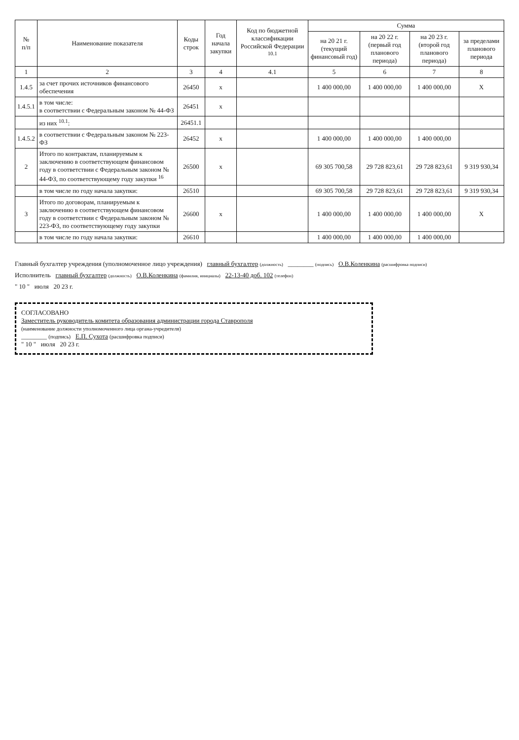| № п/п | Наименование показателя | Коды строк | Год начала закупки | Код по бюджетной классификации Российской Федерации <sup>10.1</sup> | Сумма | | | |
| --- | --- | --- | --- | --- | --- | --- | --- | --- |
| | | | | | на 20 21 г. (текущий финансовый год) | на 20 22 г. (первый год планового периода) | на 20 23 г. (второй год планового периода) | за пределами планового периода |
| 1 | 2 | 3 | 4 | 4.1 | 5 | 6 | 7 | 8 |
| 1.4.5 | за счет прочих источников финансового обеспечения | 26450 | x | | 1 400 000,00 | 1 400 000,00 | 1 400 000,00 | X |
| 1.4.5.1 | в том числе: в соответствии с Федеральным законом № 44-ФЗ | 26451 | x | | | | | |
| | из них <sup>10.1</sup>: | 26451.1 | | | | | | |
| 1.4.5.2 | в соответствии с Федеральным законом № 223-ФЗ | 26452 | x | | 1 400 000,00 | 1 400 000,00 | 1 400 000,00 | |
| 2 | Итого по контрактам, планируемым к заключению в соответствующем финансовом году в соответствии с Федеральным законом № 44-ФЗ, по соответствующему году закупки <sup>16</sup> | 26500 | x | | 69 305 700,58 | 29 728 823,61 | 29 728 823,61 | 9 319 930,34 |
| | в том числе по году начала закупки: | 26510 | | | 69 305 700,58 | 29 728 823,61 | 29 728 823,61 | 9 319 930,34 |
| 3 | Итого по договорам, планируемым к заключению в соответствующем финансовом году в соответствии с Федеральным законом № 223-ФЗ, по соответствующему году закупки | 26600 | x | | 1 400 000,00 | 1 400 000,00 | 1 400 000,00 | X |
| | в том числе по году начала закупки: | 26610 | | | 1 400 000,00 | 1 400 000,00 | 1 400 000,00 | |
Главный бухгалтер учреждения (уполномоченное лицо учреждения) главный бухгалтер (должность) ________ (подпись) О.В.Коленкина (расшифровка подписи)
Исполнитель главный бухгалтер (должность) О.В.Коленкина (фамилия, инициалы) 22-13-40 доб. 102 (телефон)
" 10 " июля 20 23 г.
СОГЛАСОВАНО
Заместитель руководитель комитета образования администрации города Ставрополя
(наименование должности уполномоченного лица органа-учредителя)
________ (подпись) Е.П. Сухота (расшифровка подписи)
" 10 " июля 20 23 г.